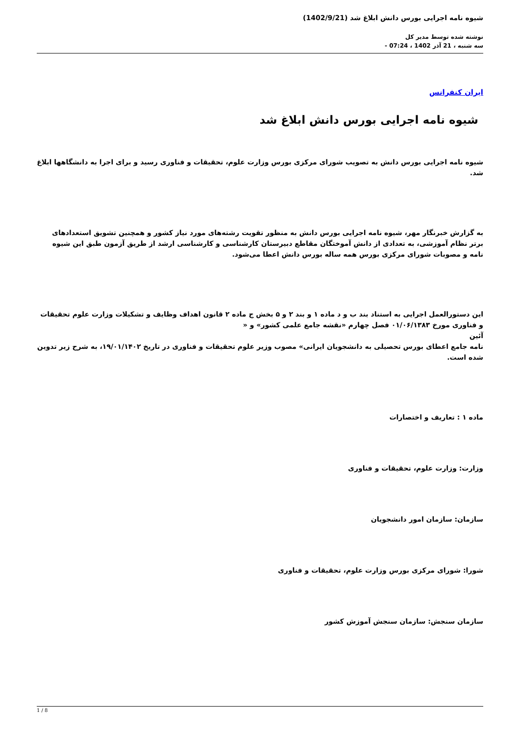شیوه نامه اجرایی بورس دانش ابلاغ شد (1402/9/21)
نوشته شده توسط مدیر کل
سه شنبه ، 21 آذر 1402 ، 07:24 -
ایران کنفرانس
شیوه نامه اجرایی بورس دانش ابلاغ شد
شیوه نامه اجرایی بورس دانش به تصویب شورای مرکزی بورس وزارت علوم، تحقیقات و فناوری رسید و برای اجرا به دانشگاهها ابلاغ شد.
به گزارش خبرنگار مهر، شیوه نامه اجرایی بورس دانش به منظور تقویت رشته‌های مورد نیاز کشور و همچنین تشویق استعدادهای برتر نظام آموزشی، به تعدادی از دانش آموختگان مقاطع دبیرستان کارشناسی و کارشناسی ارشد از طریق آزمون طبق این شیوه نامه و مصوبات شورای مرکزی بورس همه ساله بورس دانش اعطا می‌شود.
این دستورالعمل اجرایی به استناد بند ب و د ماده ۱ و بند ۲ و ۵ بخش ج ماده ۲ قانون اهداف وظایف و تشکیلات وزارت علوم تحقیقات و فناوری مورخ ۰۱/۰۶/۱۳۸۳ فصل چهارم «نقشه جامع علمی کشور» و «
آئین
نامه جامع اعطای بورس تحصیلی به دانشجویان ایرانی» مصوب وزیر علوم تحقیقات و فناوری در تاریخ ۱۹/۰۱/۱۴۰۲، به شرح زیر تدوین شده است.
ماده ۱ : تعاریف و اختصارات
وزارت: وزارت علوم، تحقیقات و فناوری
سازمان: سازمان امور دانشجویان
شورا: شورای مرکزی بورس وزارت علوم، تحقیقات و فناوری
سازمان سنجش: سازمان سنجش آموزش کشور
1 / 8